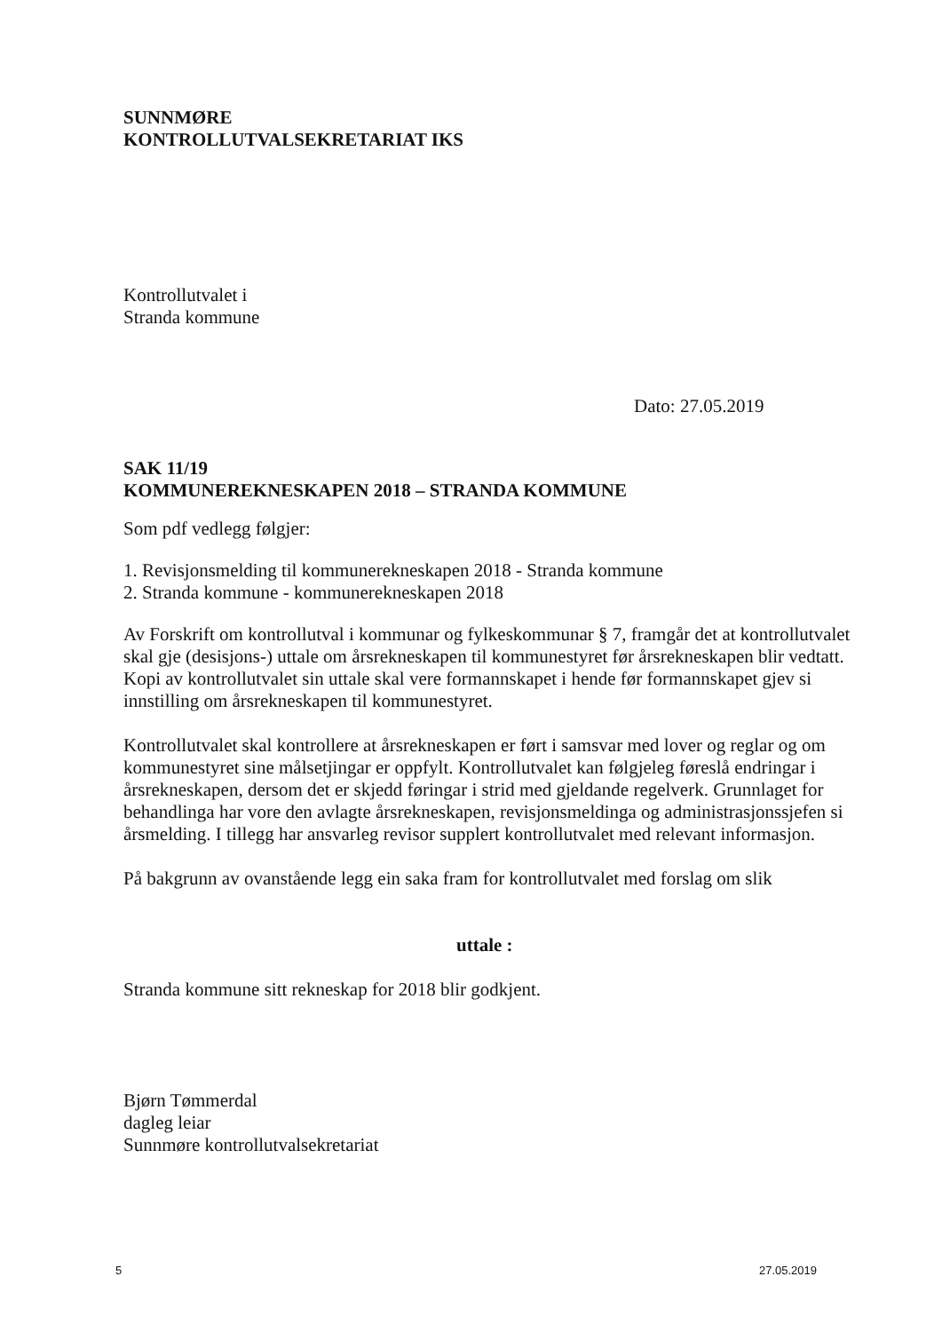SUNNMØRE
KONTROLLUTVALSEKRETARIAT IKS
Kontrollutvalet i
Stranda kommune
Dato: 27.05.2019
SAK 11/19
KOMMUNEREKNESKAPEN 2018 – STRANDA KOMMUNE
Som pdf vedlegg følgjer:
1. Revisjonsmelding til kommunerekneskapen 2018 - Stranda kommune
2. Stranda kommune - kommunerekneskapen 2018
Av Forskrift om kontrollutval i kommunar og fylkeskommunar § 7, framgår det at kontrollutvalet skal gje (desisjons-) uttale om årsrekneskapen til kommunestyret før årsrekneskapen blir vedtatt. Kopi av kontrollutvalet sin uttale skal vere formannskapet i hende før formannskapet gjev si innstilling om årsrekneskapen til kommunestyret.
Kontrollutvalet skal kontrollere at årsrekneskapen er ført i samsvar med lover og reglar og om kommunestyret sine målsetjingar er oppfylt. Kontrollutvalet kan følgjeleg føreslå endringar i årsrekneskapen, dersom det er skjedd føringar i strid med gjeldande regelverk. Grunnlaget for behandlinga har vore den avlagte årsrekneskapen, revisjonsmeldinga og administrasjonssjefen si årsmelding. I tillegg har ansvarleg revisor supplert kontrollutvalet med relevant informasjon.
På bakgrunn av ovanstående legg ein saka fram for kontrollutvalet med forslag om slik
uttale :
Stranda kommune sitt rekneskap for 2018 blir godkjent.
Bjørn Tømmerdal
dagleg leiar
Sunnmøre kontrollutvalsekretariat
5 27.05.2019